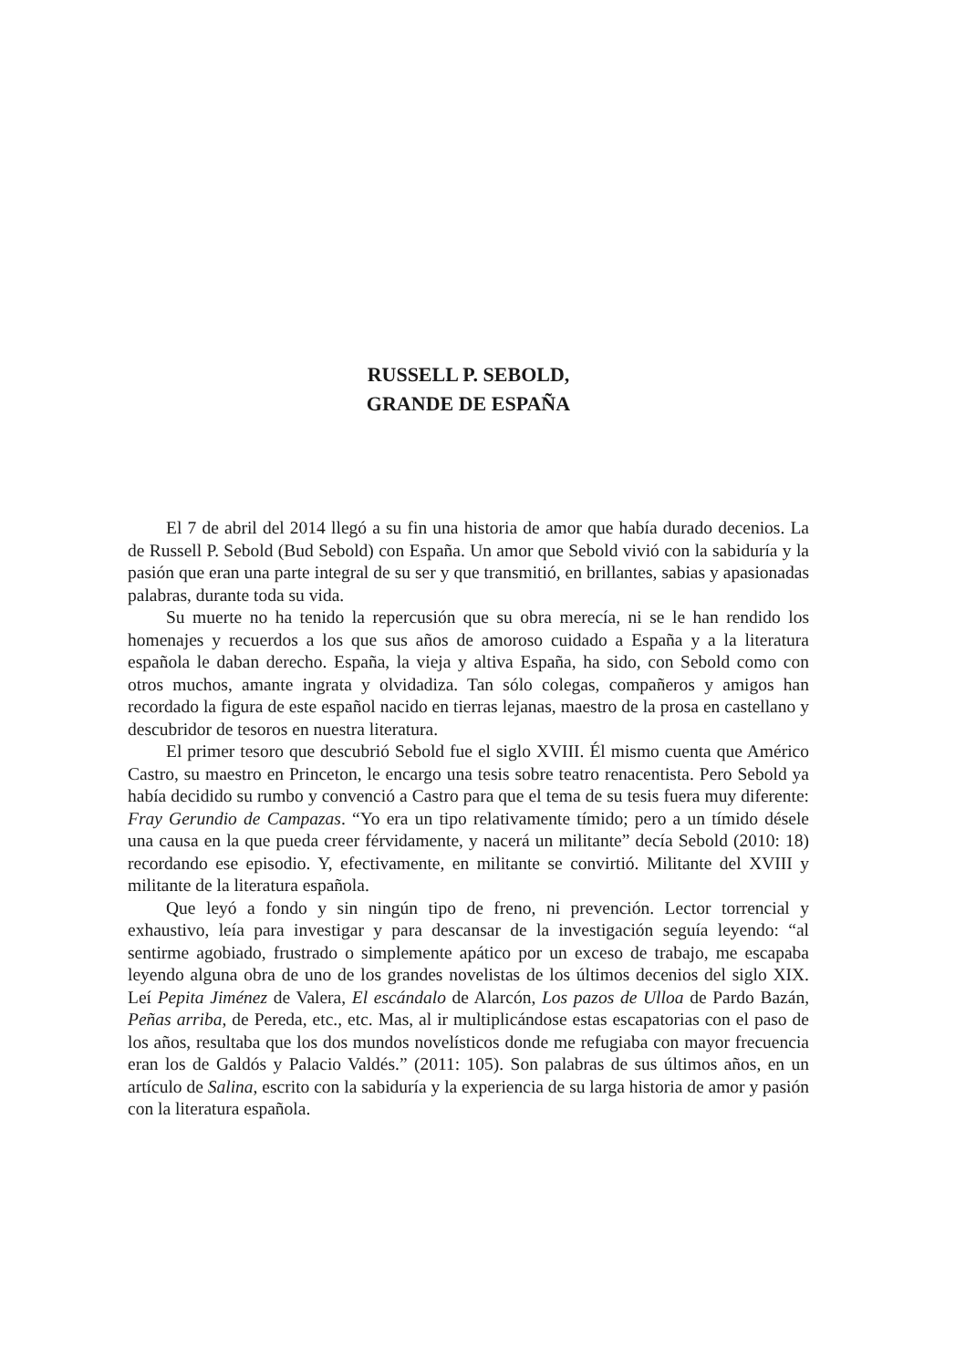RUSSELL P. SEBOLD,
GRANDE DE ESPAÑA
El 7 de abril del 2014 llegó a su fin una historia de amor que había durado decenios. La de Russell P. Sebold (Bud Sebold) con España. Un amor que Sebold vivió con la sabiduría y la pasión que eran una parte integral de su ser y que transmitió, en brillantes, sabias y apasionadas palabras, durante toda su vida.
Su muerte no ha tenido la repercusión que su obra merecía, ni se le han rendido los homenajes y recuerdos a los que sus años de amoroso cuidado a España y a la literatura española le daban derecho. España, la vieja y altiva España, ha sido, con Sebold como con otros muchos, amante ingrata y olvidadiza. Tan sólo colegas, compañeros y amigos han recordado la figura de este español nacido en tierras lejanas, maestro de la prosa en castellano y descubridor de tesoros en nuestra literatura.
El primer tesoro que descubrió Sebold fue el siglo XVIII. Él mismo cuenta que Américo Castro, su maestro en Princeton, le encargo una tesis sobre teatro renacentista. Pero Sebold ya había decidido su rumbo y convenció a Castro para que el tema de su tesis fuera muy diferente: Fray Gerundio de Campazas. “Yo era un tipo relativamente tímido; pero a un tímido désele una causa en la que pueda creer férvidamente, y nacerá un militante” decía Sebold (2010: 18) recordando ese episodio. Y, efectivamente, en militante se convirtió. Militante del XVIII y militante de la literatura española.
Que leyó a fondo y sin ningún tipo de freno, ni prevención. Lector torrencial y exhaustivo, leía para investigar y para descansar de la investigación seguía leyendo: “al sentirme agobiado, frustrado o simplemente apático por un exceso de trabajo, me escapaba leyendo alguna obra de uno de los grandes novelistas de los últimos decenios del siglo XIX. Leí Pepita Jiménez de Valera, El escándalo de Alarcón, Los pazos de Ulloa de Pardo Bazán, Peñas arriba, de Pereda, etc., etc. Mas, al ir multiplicándose estas escapatorias con el paso de los años, resultaba que los dos mundos novelísticos donde me refugiaba con mayor frecuencia eran los de Galdós y Palacio Valdés.” (2011: 105). Son palabras de sus últimos años, en un artículo de Salina, escrito con la sabiduría y la experiencia de su larga historia de amor y pasión con la literatura española.